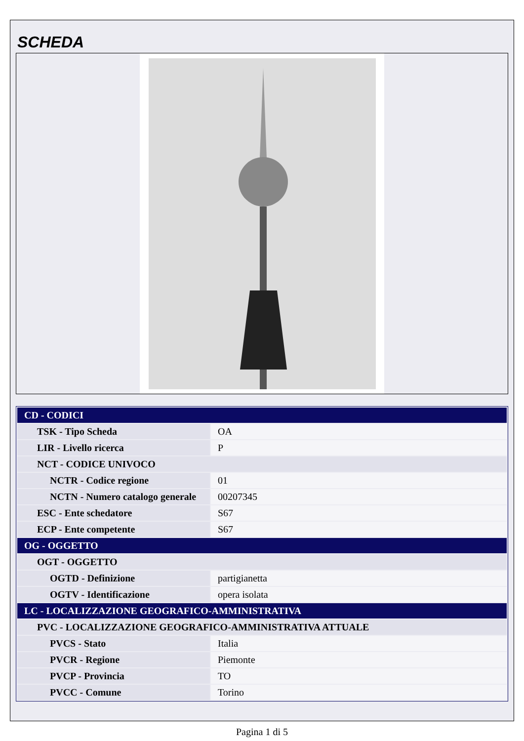SCHEDA
| CD - CODICI | |
| TSK - Tipo Scheda | OA |
| LIR - Livello ricerca | P |
| NCT - CODICE UNIVOCO | |
| NCTR - Codice regione | 01 |
| NCTN - Numero catalogo generale | 00207345 |
| ESC - Ente schedatore | S67 |
| ECP - Ente competente | S67 |
| OG - OGGETTO | |
| OGT - OGGETTO | |
| OGTD - Definizione | partigianetta |
| OGTV - Identificazione | opera isolata |
| LC - LOCALIZZAZIONE GEOGRAFICO-AMMINISTRATIVA | |
| PVC - LOCALIZZAZIONE GEOGRAFICO-AMMINISTRATIVA ATTUALE | |
| PVCS - Stato | Italia |
| PVCR - Regione | Piemonte |
| PVCP - Provincia | TO |
| PVCC - Comune | Torino |
Pagina 1 di 5